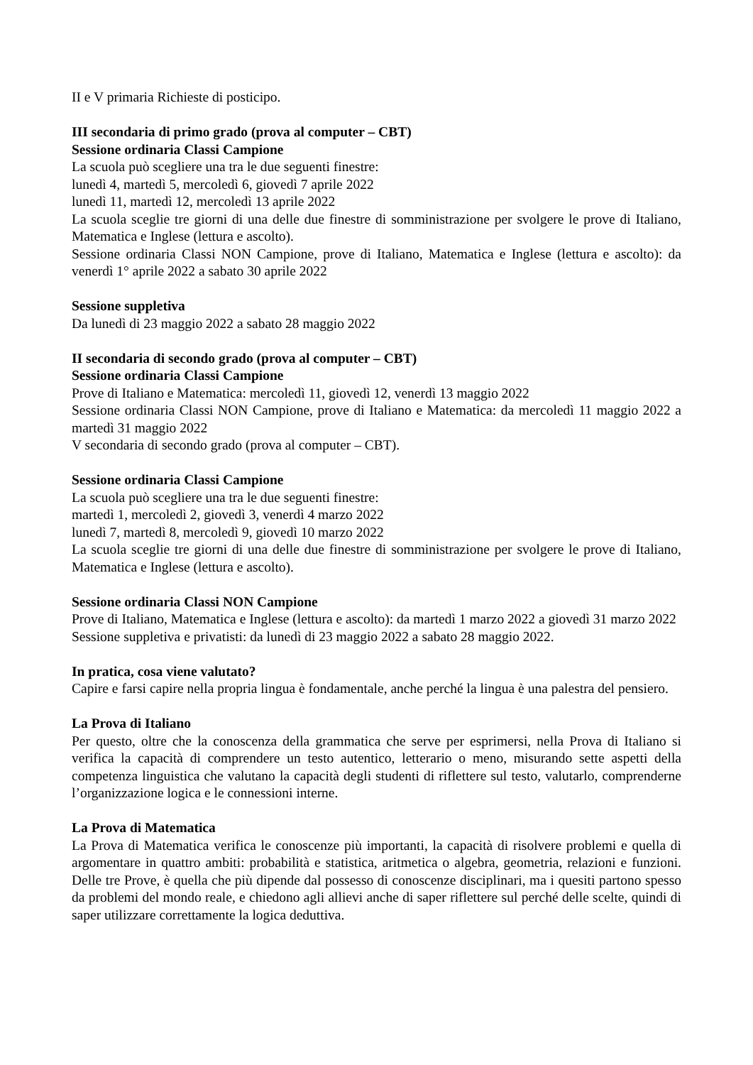II e V primaria Richieste di posticipo.
III secondaria di primo grado (prova al computer – CBT)
Sessione ordinaria Classi Campione
La scuola può scegliere una tra le due seguenti finestre:
lunedì 4, martedì 5, mercoledì 6, giovedì 7 aprile 2022
lunedì 11, martedì 12, mercoledì 13 aprile 2022
La scuola sceglie tre giorni di una delle due finestre di somministrazione per svolgere le prove di Italiano, Matematica e Inglese (lettura e ascolto).
Sessione ordinaria Classi NON Campione, prove di Italiano, Matematica e Inglese (lettura e ascolto): da venerdì 1° aprile 2022 a sabato 30 aprile 2022
Sessione suppletiva
Da lunedì di 23 maggio 2022 a sabato 28 maggio 2022
II secondaria di secondo grado (prova al computer – CBT)
Sessione ordinaria Classi Campione
Prove di Italiano e Matematica: mercoledì 11, giovedì 12, venerdì 13 maggio 2022
Sessione ordinaria Classi NON Campione, prove di Italiano e Matematica: da mercoledì 11 maggio 2022 a martedì 31 maggio 2022
V secondaria di secondo grado (prova al computer – CBT).
Sessione ordinaria Classi Campione
La scuola può scegliere una tra le due seguenti finestre:
martedì 1, mercoledì 2, giovedì 3, venerdì 4 marzo 2022
lunedì 7, martedì 8, mercoledì 9, giovedì 10 marzo 2022
La scuola sceglie tre giorni di una delle due finestre di somministrazione per svolgere le prove di Italiano, Matematica e Inglese (lettura e ascolto).
Sessione ordinaria Classi NON Campione
Prove di Italiano, Matematica e Inglese (lettura e ascolto): da martedì 1 marzo 2022 a giovedì 31 marzo 2022
Sessione suppletiva e privatisti: da lunedì di 23 maggio 2022 a sabato 28 maggio 2022.
In pratica, cosa viene valutato?
Capire e farsi capire nella propria lingua è fondamentale, anche perché la lingua è una palestra del pensiero.
La Prova di Italiano
Per questo, oltre che la conoscenza della grammatica che serve per esprimersi, nella Prova di Italiano si verifica la capacità di comprendere un testo autentico, letterario o meno, misurando sette aspetti della competenza linguistica che valutano la capacità degli studenti di riflettere sul testo, valutarlo, comprenderne l’organizzazione logica e le connessioni interne.
La Prova di Matematica
La Prova di Matematica verifica le conoscenze più importanti, la capacità di risolvere problemi e quella di argomentare in quattro ambiti: probabilità e statistica, aritmetica o algebra, geometria, relazioni e funzioni. Delle tre Prove, è quella che più dipende dal possesso di conoscenze disciplinari, ma i quesiti partono spesso da problemi del mondo reale, e chiedono agli allievi anche di saper riflettere sul perché delle scelte, quindi di saper utilizzare correttamente la logica deduttiva.